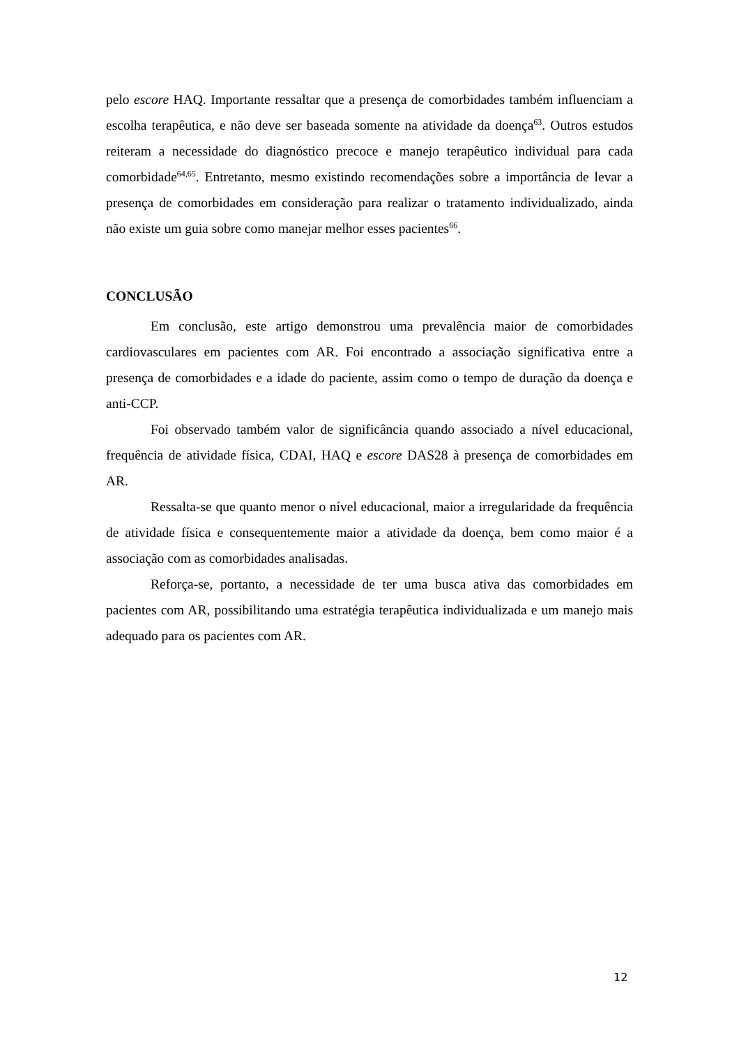pelo escore HAQ. Importante ressaltar que a presença de comorbidades também influenciam a escolha terapêutica, e não deve ser baseada somente na atividade da doença<sup>63</sup>. Outros estudos reiteram a necessidade do diagnóstico precoce e manejo terapêutico individual para cada comorbidade<sup>64,65</sup>. Entretanto, mesmo existindo recomendações sobre a importância de levar a presença de comorbidades em consideração para realizar o tratamento individualizado, ainda não existe um guia sobre como manejar melhor esses pacientes<sup>66</sup>.
CONCLUSÃO
Em conclusão, este artigo demonstrou uma prevalência maior de comorbidades cardiovasculares em pacientes com AR. Foi encontrado a associação significativa entre a presença de comorbidades e a idade do paciente, assim como o tempo de duração da doença e anti-CCP.
Foi observado também valor de significância quando associado a nível educacional, frequência de atividade física, CDAI, HAQ e escore DAS28 à presença de comorbidades em AR.
Ressalta-se que quanto menor o nível educacional, maior a irregularidade da frequência de atividade física e consequentemente maior a atividade da doença, bem como maior é a associação com as comorbidades analisadas.
Reforça-se, portanto, a necessidade de ter uma busca ativa das comorbidades em pacientes com AR, possibilitando uma estratégia terapêutica individualizada e um manejo mais adequado para os pacientes com AR.
12